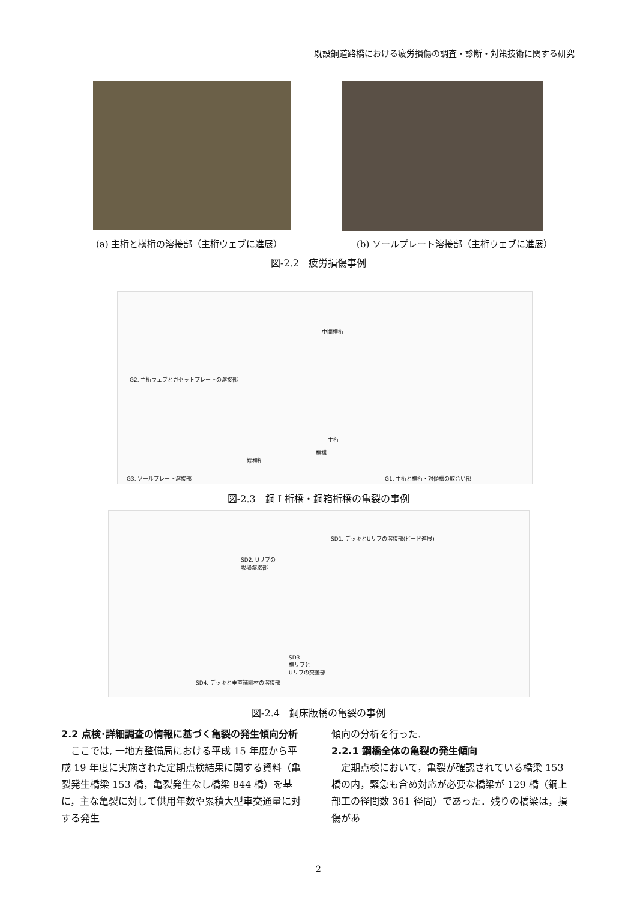既設鋼道路橋における疲労損傷の調査・診断・対策技術に関する研究
(a) 主桁と横桁の溶接部（主桁ウェブに進展） (b) ソールプレート溶接部（主桁ウェブに進展）
図-2.2　疲労損傷事例
G2. 主桁ウェブとガセットプレートの溶接部
中間横桁
主桁
横構
端横桁
G3. ソールプレート溶接部 G1. 主桁と横桁・対傾構の取合い部
図-2.3　鋼 I 桁橋・鋼箱桁橋の亀裂の事例
SD1. デッキとUリブの溶接部(ビード進展)
SD2. Uリブの
現場溶接部
SD3.
横リブと
Uリブの交差部
SD4. デッキと垂直補剛材の溶接部
図-2.4　鋼床版橋の亀裂の事例
2.2 点検･詳細調査の情報に基づく亀裂の発生傾向分析
　ここでは, 一地方整備局における平成 15 年度から平成 19 年度に実施された定期点検結果に関する資料（亀裂発生橋梁 153 橋，亀裂発生なし橋梁 844 橋）を基に，主な亀裂に対して供用年数や累積大型車交通量に対する発生
傾向の分析を行った.
2.2.1 鋼橋全体の亀裂の発生傾向
　定期点検において，亀裂が確認されている橋梁 153 橋の内，緊急も含め対応が必要な橋梁が 129 橋（鋼上部工の径間数 361 径間）であった．残りの橋梁は，損傷があ
2